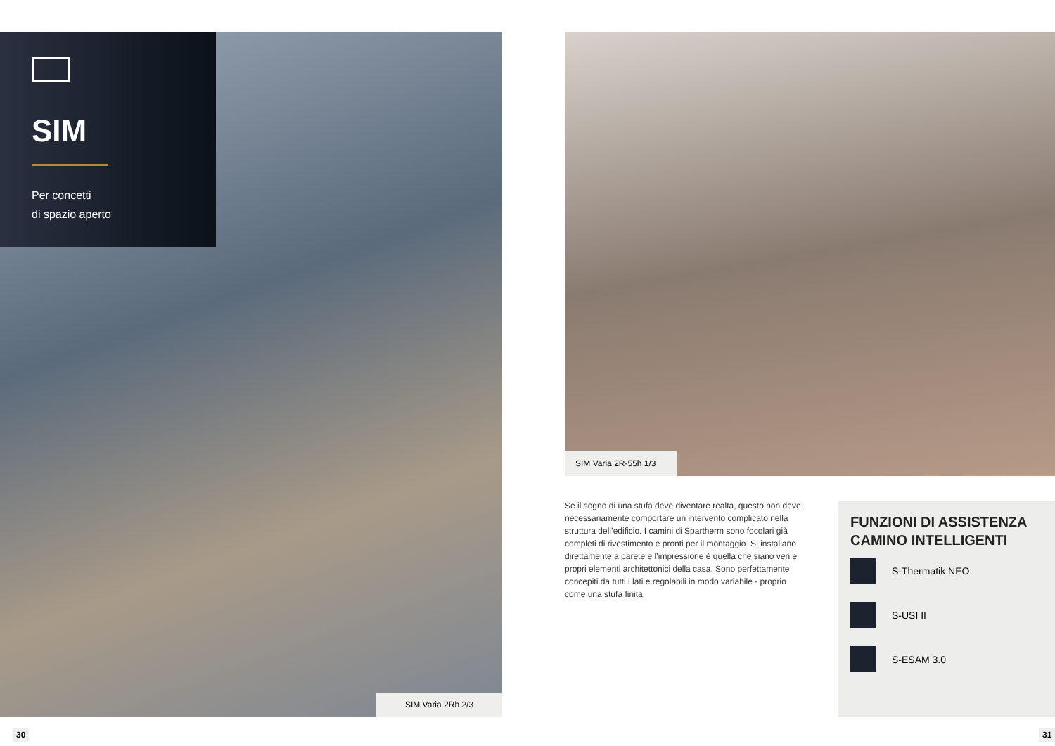SIM
Per concetti
di spazio aperto
SIM Varia 2Rh 2/3
SIM Varia 2R-55h 1/3
Se il sogno di una stufa deve diventare realtà, questo non deve necessariamente comportare un intervento complicato nella struttura dell’edificio. I camini di Spartherm sono focolari già completi di rivestimento e pronti per il montaggio. Si installano direttamente a parete e l’impressione è quella che siano veri e propri elementi architettonici della casa. Sono perfettamente concepiti da tutti i lati e regolabili in modo variabile - proprio come una stufa finita.
FUNZIONI DI ASSISTENZA CAMINO INTELLIGENTI
S-Thermatik NEO
S-USI II
S-ESAM 3.0
30 31